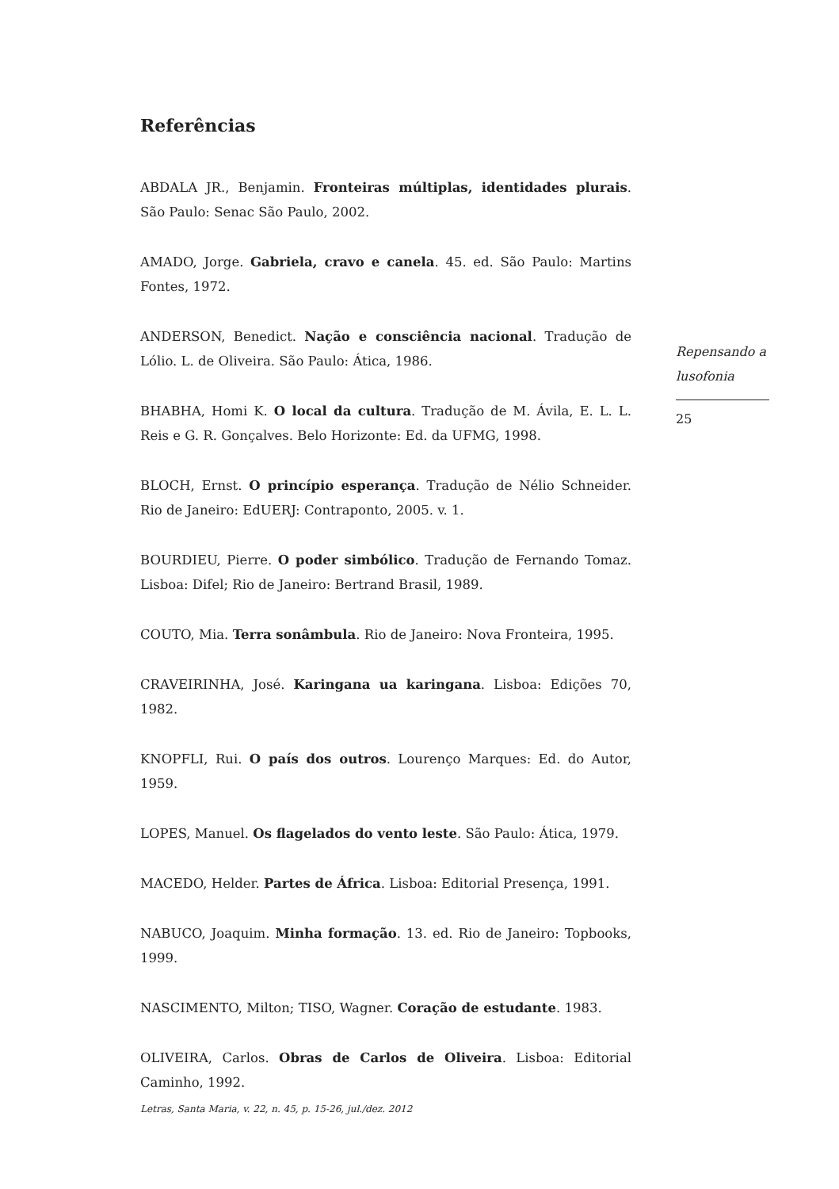Referências
ABDALA JR., Benjamin. Fronteiras múltiplas, identidades plurais. São Paulo: Senac São Paulo, 2002.
AMADO, Jorge. Gabriela, cravo e canela. 45. ed. São Paulo: Martins Fontes, 1972.
ANDERSON, Benedict. Nação e consciência nacional. Tradução de Lólio. L. de Oliveira. São Paulo: Ática, 1986.
BHABHA, Homi K. O local da cultura. Tradução de M. Ávila, E. L. L. Reis e G. R. Gonçalves. Belo Horizonte: Ed. da UFMG, 1998.
BLOCH, Ernst. O princípio esperança. Tradução de Nélio Schneider. Rio de Janeiro: EdUERJ: Contraponto, 2005. v. 1.
BOURDIEU, Pierre. O poder simbólico. Tradução de Fernando Tomaz. Lisboa: Difel; Rio de Janeiro: Bertrand Brasil, 1989.
COUTO, Mia. Terra sonâmbula. Rio de Janeiro: Nova Fronteira, 1995.
CRAVEIRINHA, José. Karingana ua karingana. Lisboa: Edições 70, 1982.
KNOPFLI, Rui. O país dos outros. Lourenço Marques: Ed. do Autor, 1959.
LOPES, Manuel. Os flagelados do vento leste. São Paulo: Ática, 1979.
MACEDO, Helder. Partes de África. Lisboa: Editorial Presença, 1991.
NABUCO, Joaquim. Minha formação. 13. ed. Rio de Janeiro: Topbooks, 1999.
NASCIMENTO, Milton; TISO, Wagner. Coração de estudante. 1983.
OLIVEIRA, Carlos. Obras de Carlos de Oliveira. Lisboa: Editorial Caminho, 1992.
Repensando a lusofonia
25
Letras, Santa Maria, v. 22, n. 45, p. 15-26, jul./dez. 2012